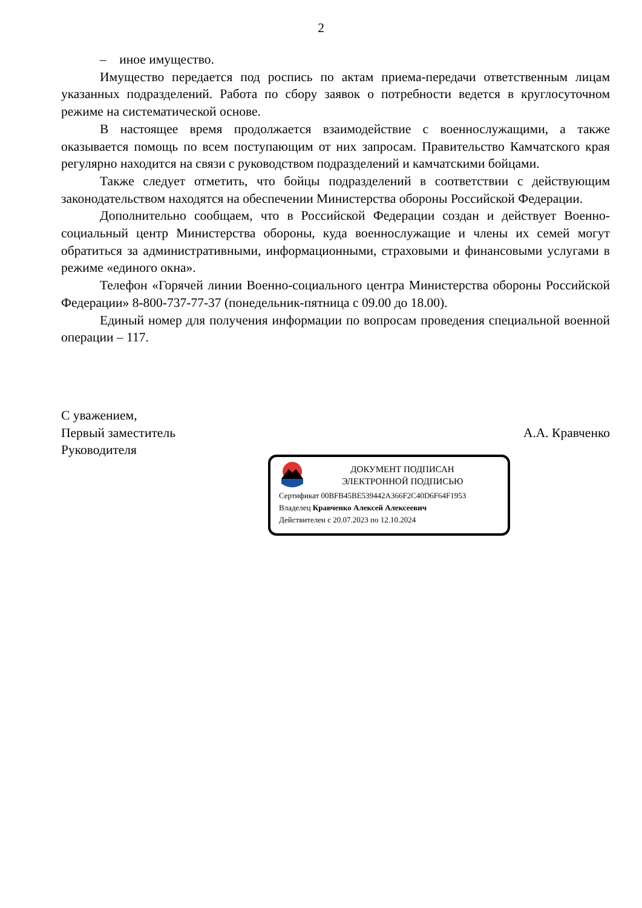2
– иное имущество.
Имущество передается под роспись по актам приема-передачи ответственным лицам указанных подразделений. Работа по сбору заявок о потребности ведется в круглосуточном режиме на систематической основе.
В настоящее время продолжается взаимодействие с военнослужащими, а также оказывается помощь по всем поступающим от них запросам. Правительство Камчатского края регулярно находится на связи с руководством подразделений и камчатскими бойцами.
Также следует отметить, что бойцы подразделений в соответствии с действующим законодательством находятся на обеспечении Министерства обороны Российской Федерации.
Дополнительно сообщаем, что в Российской Федерации создан и действует Военно-социальный центр Министерства обороны, куда военнослужащие и члены их семей могут обратиться за административными, информационными, страховыми и финансовыми услугами в режиме «единого окна».
Телефон «Горячей линии Военно-социального центра Министерства обороны Российской Федерации» 8-800-737-77-37 (понедельник-пятница с 09.00 до 18.00).
Единый номер для получения информации по вопросам проведения специальной военной операции – 117.
С уважением,
Первый заместитель
Руководителя
А.А. Кравченко
ДОКУМЕНТ ПОДПИСАН
ЭЛЕКТРОННОЙ ПОДПИСЬЮ
Сертификат 00BFB45BE539442A366F2C40D6F64F1953
Владелец Кравченко Алексей Алексеевич
Действителен с 20.07.2023 по 12.10.2024